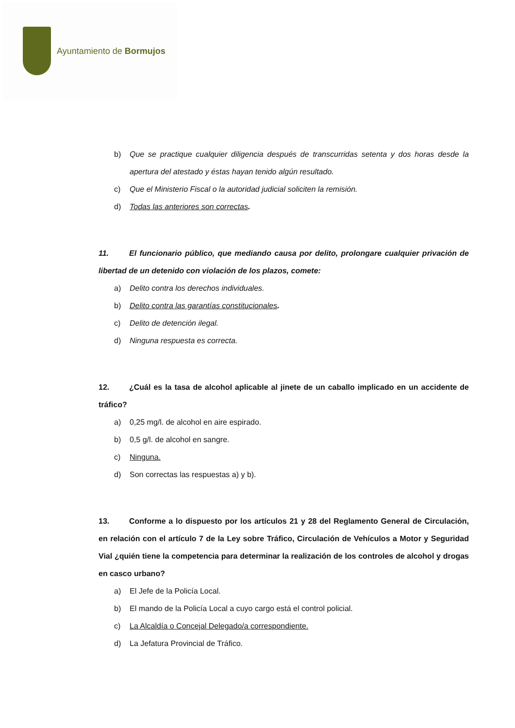Ayuntamiento de Bormujos
b) Que se practique cualquier diligencia después de transcurridas setenta y dos horas desde la apertura del atestado y éstas hayan tenido algún resultado.
c) Que el Ministerio Fiscal o la autoridad judicial soliciten la remisión.
d) Todas las anteriores son correctas.
11. El funcionario público, que mediando causa por delito, prolongare cualquier privación de libertad de un detenido con violación de los plazos, comete:
a) Delito contra los derechos individuales.
b) Delito contra las garantías constitucionales.
c) Delito de detención ilegal.
d) Ninguna respuesta es correcta.
12. ¿Cuál es la tasa de alcohol aplicable al jinete de un caballo implicado en un accidente de tráfico?
a) 0,25 mg/l. de alcohol en aire espirado.
b) 0,5 g/l. de alcohol en sangre.
c) Ninguna.
d) Son correctas las respuestas a) y b).
13. Conforme a lo dispuesto por los artículos 21 y 28 del Reglamento General de Circulación, en relación con el artículo 7 de la Ley sobre Tráfico, Circulación de Vehículos a Motor y Seguridad Vial ¿quién tiene la competencia para determinar la realización de los controles de alcohol y drogas en casco urbano?
a) El Jefe de la Policía Local.
b) El mando de la Policía Local a cuyo cargo está el control policial.
c) La Alcaldía o Concejal Delegado/a correspondiente.
d) La Jefatura Provincial de Tráfico.